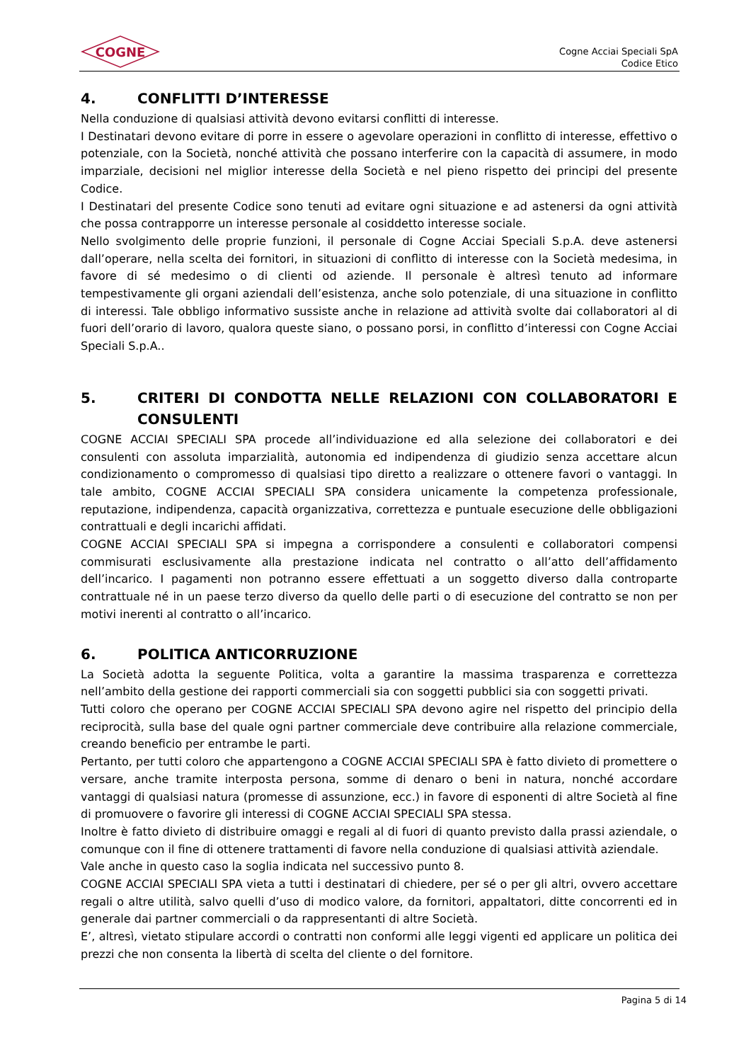COGNE
Cogne Acciai Speciali SpA
Codice Etico
4. CONFLITTI D’INTERESSE
Nella conduzione di qualsiasi attività devono evitarsi conflitti di interesse.
I Destinatari devono evitare di porre in essere o agevolare operazioni in conflitto di interesse, effettivo o potenziale, con la Società, nonché attività che possano interferire con la capacità di assumere, in modo imparziale, decisioni nel miglior interesse della Società e nel pieno rispetto dei principi del presente Codice.
I Destinatari del presente Codice sono tenuti ad evitare ogni situazione e ad astenersi da ogni attività che possa contrapporre un interesse personale al cosiddetto interesse sociale.
Nello svolgimento delle proprie funzioni, il personale di Cogne Acciai Speciali S.p.A. deve astenersi dall’operare, nella scelta dei fornitori, in situazioni di conflitto di interesse con la Società medesima, in favore di sé medesimo o di clienti od aziende. Il personale è altresì tenuto ad informare tempestivamente gli organi aziendali dell’esistenza, anche solo potenziale, di una situazione in conflitto di interessi. Tale obbligo informativo sussiste anche in relazione ad attività svolte dai collaboratori al di fuori dell’orario di lavoro, qualora queste siano, o possano porsi, in conflitto d’interessi con Cogne Acciai Speciali S.p.A..
5. CRITERI DI CONDOTTA NELLE RELAZIONI CON COLLABORATORI E CONSULENTI
COGNE ACCIAI SPECIALI SPA procede all’individuazione ed alla selezione dei collaboratori e dei consulenti con assoluta imparzialità, autonomia ed indipendenza di giudizio senza accettare alcun condizionamento o compromesso di qualsiasi tipo diretto a realizzare o ottenere favori o vantaggi. In tale ambito, COGNE ACCIAI SPECIALI SPA considera unicamente la competenza professionale, reputazione, indipendenza, capacità organizzativa, correttezza e puntuale esecuzione delle obbligazioni contrattuali e degli incarichi affidati.
COGNE ACCIAI SPECIALI SPA si impegna a corrispondere a consulenti e collaboratori compensi commisurati esclusivamente alla prestazione indicata nel contratto o all’atto dell’affidamento dell’incarico. I pagamenti non potranno essere effettuati a un soggetto diverso dalla controparte contrattuale né in un paese terzo diverso da quello delle parti o di esecuzione del contratto se non per motivi inerenti al contratto o all’incarico.
6. POLITICA ANTICORRUZIONE
La Società adotta la seguente Politica, volta a garantire la massima trasparenza e correttezza nell’ambito della gestione dei rapporti commerciali sia con soggetti pubblici sia con soggetti privati.
Tutti coloro che operano per COGNE ACCIAI SPECIALI SPA devono agire nel rispetto del principio della reciprocità, sulla base del quale ogni partner commerciale deve contribuire alla relazione commerciale, creando beneficio per entrambe le parti.
Pertanto, per tutti coloro che appartengono a COGNE ACCIAI SPECIALI SPA è fatto divieto di promettere o versare, anche tramite interposta persona, somme di denaro o beni in natura, nonché accordare vantaggi di qualsiasi natura (promesse di assunzione, ecc.) in favore di esponenti di altre Società al fine di promuovere o favorire gli interessi di COGNE ACCIAI SPECIALI SPA stessa.
Inoltre è fatto divieto di distribuire omaggi e regali al di fuori di quanto previsto dalla prassi aziendale, o comunque con il fine di ottenere trattamenti di favore nella conduzione di qualsiasi attività aziendale.
Vale anche in questo caso la soglia indicata nel successivo punto 8.
COGNE ACCIAI SPECIALI SPA vieta a tutti i destinatari di chiedere, per sé o per gli altri, ovvero accettare regali o altre utilità, salvo quelli d’uso di modico valore, da fornitori, appaltatori, ditte concorrenti ed in generale dai partner commerciali o da rappresentanti di altre Società.
E’, altresì, vietato stipulare accordi o contratti non conformi alle leggi vigenti ed applicare un politica dei prezzi che non consenta la libertà di scelta del cliente o del fornitore.
Pagina 5 di 14